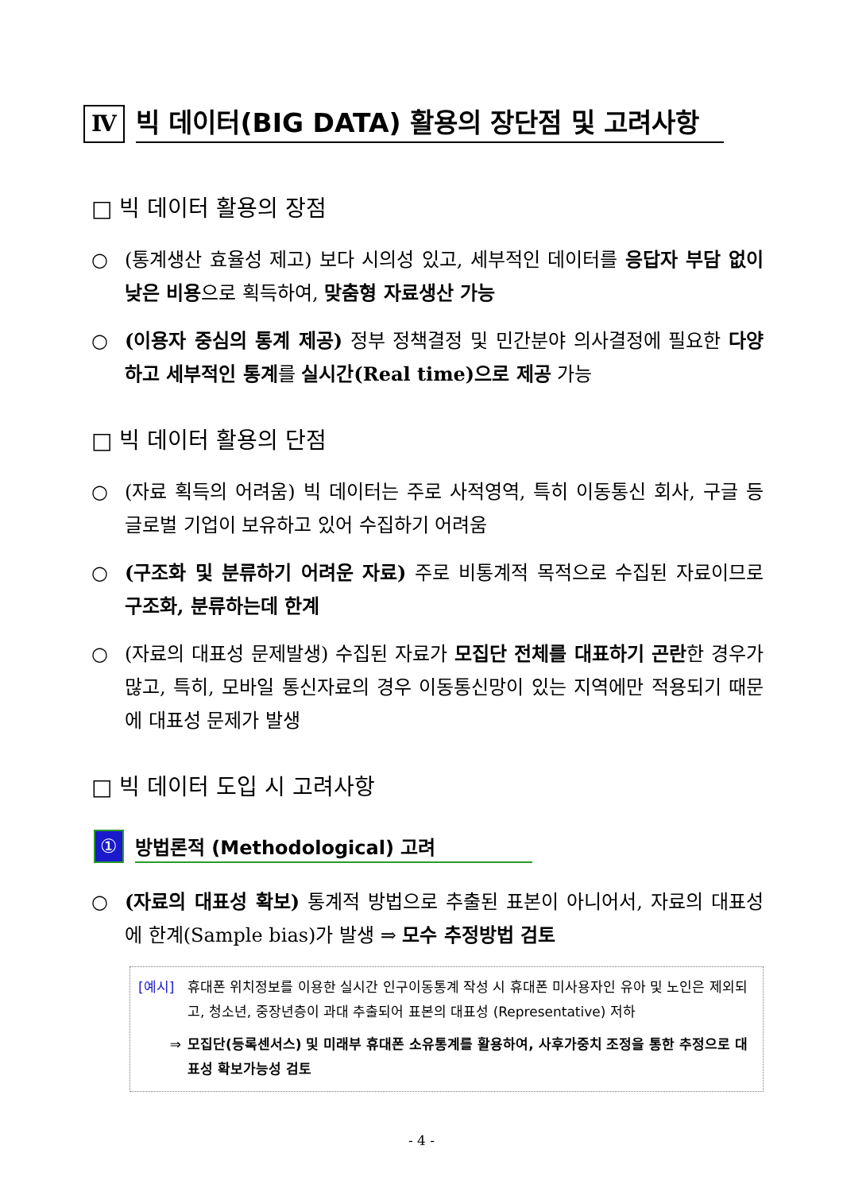Ⅳ
빅 데이터(BIG DATA) 활용의 장단점 및 고려사항
□ 빅 데이터 활용의 장점
○ (통계생산 효율성 제고) 보다 시의성 있고, 세부적인 데이터를 응답자 부담 없이 낮은 비용으로 획득하여, 맞춤형 자료생산 가능
○ (이용자 중심의 통계 제공) 정부 정책결정 및 민간분야 의사결정에 필요한 다양하고 세부적인 통계를 실시간(Real time)으로 제공 가능
□ 빅 데이터 활용의 단점
○ (자료 획득의 어려움) 빅 데이터는 주로 사적영역, 특히 이동통신 회사, 구글 등 글로벌 기업이 보유하고 있어 수집하기 어려움
○ (구조화 및 분류하기 어려운 자료) 주로 비통계적 목적으로 수집된 자료이므로 구조화, 분류하는데 한계
○ (자료의 대표성 문제발생) 수집된 자료가 모집단 전체를 대표하기 곤란한 경우가 많고, 특히, 모바일 통신자료의 경우 이동통신망이 있는 지역에만 적용되기 때문에 대표성 문제가 발생
□ 빅 데이터 도입 시 고려사항
①
방법론적 (Methodological) 고려
○ (자료의 대표성 확보) 통계적 방법으로 추출된 표본이 아니어서, 자료의 대표성에 한계(Sample bias)가 발생 ⇒ 모수 추정방법 검토
[예시] 휴대폰 위치정보를 이용한 실시간 인구이동통계 작성 시 휴대폰 미사용자인 유아 및 노인은 제외되고, 청소년, 중장년층이 과대 추출되어 표본의 대표성 (Representative) 저하
⇒ 모집단(등록센서스) 및 미래부 휴대폰 소유통계를 활용하여, 사후가중치 조정을 통한 추정으로 대표성 확보가능성 검토
- 4 -